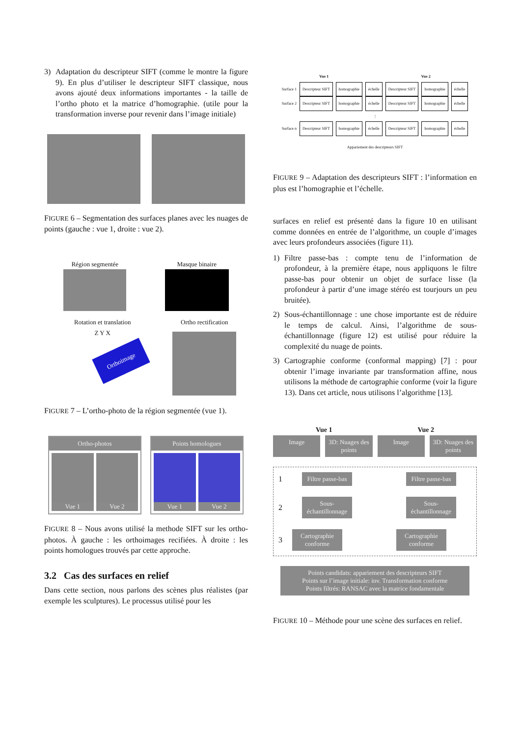3) Adaptation du descripteur SIFT (comme le montre la figure 9). En plus d’utiliser le descripteur SIFT classique, nous avons ajouté deux informations importantes - la taille de l’ortho photo et la matrice d’homographie. (utile pour la transformation inverse pour revenir dans l’image initiale)
FIGURE 6 – Segmentation des surfaces planes avec les nuages de points (gauche : vue 1, droite : vue 2).
Région segmentée Masque binaire
Rotation et translation
Orthoimage
Z Y X
Ortho rectification
FIGURE 7 – L’ortho-photo de la région segmentée (vue 1).
Ortho-photos
Vue 1 Vue 2
Points homologues
Vue 1 Vue 2
FIGURE 8 – Nous avons utilisé la methode SIFT sur les ortho-photos. À gauche : les orthoimages recifiées. À droite : les points homologues trouvés par cette approche.
3.2 Cas des surfaces en relief
Dans cette section, nous parlons des scènes plus réalistes (par exemple les sculptures). Le processus utilisé pour les
Vue 1 Vue 2
Surface 1 Descripteur SIFT homographie échelle Descripteur SIFT homographie échelle
Surface 2 Descripteur SIFT homographie échelle Descripteur SIFT homographie échelle
⋮
Surface n Descripteur SIFT homographie échelle Descripteur SIFT homographie échelle
Appariement des descripteurs SIFT
FIGURE 9 – Adaptation des descripteurs SIFT : l’information en plus est l’homographie et l’échelle.
surfaces en relief est présenté dans la figure 10 en utilisant comme données en entrée de l’algorithme, un couple d’images avec leurs profondeurs associées (figure 11).
1) Filtre passe-bas : compte tenu de l’information de profondeur, à la première étape, nous appliquons le filtre passe-bas pour obtenir un objet de surface lisse (la profondeur à partir d’une image stéréo est tourjours un peu bruitée).
2) Sous-échantillonnage : une chose importante est de réduire le temps de calcul. Ainsi, l’algorithme de sous-échantillonnage (figure 12) est utilisé pour réduire la complexité du nuage de points.
3) Cartographie conforme (conformal mapping) [7] : pour obtenir l’image invariante par transformation affine, nous utilisons la méthode de cartographie conforme (voir la figure 13). Dans cet article, nous utilisons l’algorithme [13].
Vue 1 Vue 2
Image 3D: Nuages des points Image 3D: Nuages des points
1
Filtre passe-bas
Filtre passe-bas
2
Sous-échantillonnage
Sous-échantillonnage
3
Cartographie conforme
Cartographie conforme
Points candidats: appariement des descripteurs SIFT
Points sur l’image initiale: inv. Transformation conforme
Points filtrés: RANSAC avec la matrice fondamentale
FIGURE 10 – Méthode pour une scène des surfaces en relief.